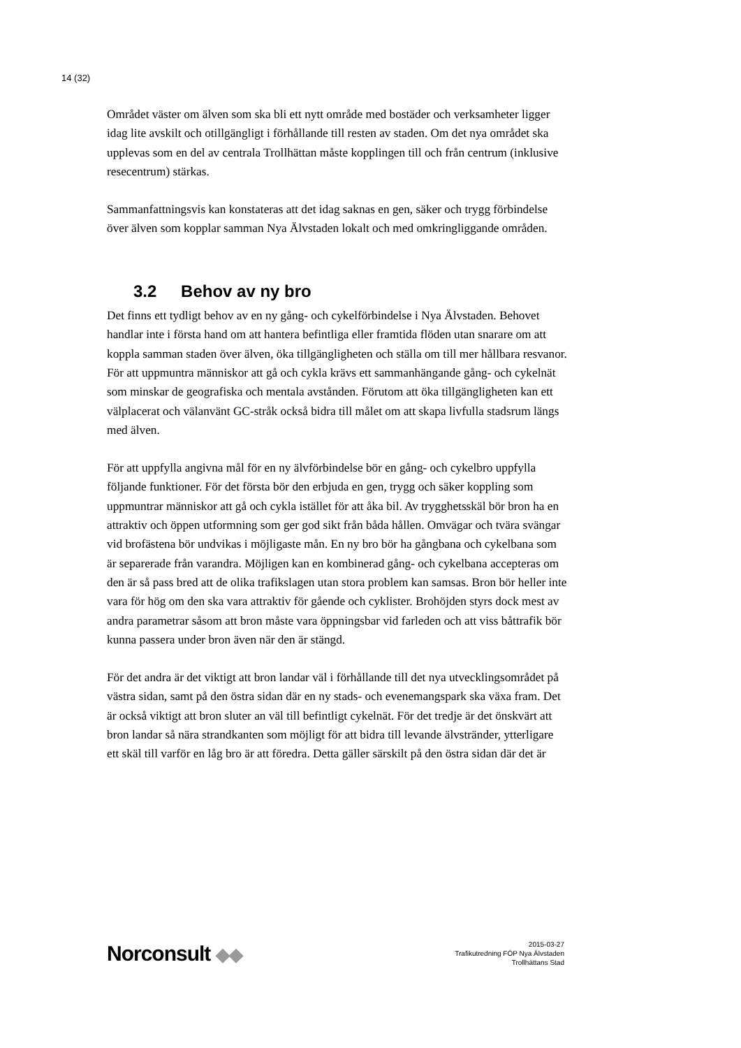14 (32)
Området väster om älven som ska bli ett nytt område med bostäder och verksamheter ligger idag lite avskilt och otillgängligt i förhållande till resten av staden. Om det nya området ska upplevas som en del av centrala Trollhättan måste kopplingen till och från centrum (inklusive resecentrum) stärkas.
Sammanfattningsvis kan konstateras att det idag saknas en gen, säker och trygg förbindelse över älven som kopplar samman Nya Älvstaden lokalt och med omkringliggande områden.
3.2 Behov av ny bro
Det finns ett tydligt behov av en ny gång- och cykelförbindelse i Nya Älvstaden. Behovet handlar inte i första hand om att hantera befintliga eller framtida flöden utan snarare om att koppla samman staden över älven, öka tillgängligheten och ställa om till mer hållbara resvanor. För att uppmuntra människor att gå och cykla krävs ett sammanhängande gång- och cykelnät som minskar de geografiska och mentala avstånden. Förutom att öka tillgängligheten kan ett välplacerat och välanvänt GC-stråk också bidra till målet om att skapa livfulla stadsrum längs med älven.
För att uppfylla angivna mål för en ny älvförbindelse bör en gång- och cykelbro uppfylla följande funktioner. För det första bör den erbjuda en gen, trygg och säker koppling som uppmuntrar människor att gå och cykla istället för att åka bil. Av trygghetsskäl bör bron ha en attraktiv och öppen utformning som ger god sikt från båda hållen. Omvägar och tvära svängar vid brofästena bör undvikas i möjligaste mån. En ny bro bör ha gångbana och cykelbana som är separerade från varandra. Möjligen kan en kombinerad gång- och cykelbana accepteras om den är så pass bred att de olika trafikslagen utan stora problem kan samsas. Bron bör heller inte vara för hög om den ska vara attraktiv för gående och cyklister. Brohöjden styrs dock mest av andra parametrar såsom att bron måste vara öppningsbar vid farleden och att viss båttrafik bör kunna passera under bron även när den är stängd.
För det andra är det viktigt att bron landar väl i förhållande till det nya utvecklingsområdet på västra sidan, samt på den östra sidan där en ny stads- och evenemangspark ska växa fram. Det är också viktigt att bron sluter an väl till befintligt cykelnät. För det tredje är det önskvärt att bron landar så nära strandkanten som möjligt för att bidra till levande älvstränder, ytterligare ett skäl till varför en låg bro är att föredra. Detta gäller särskilt på den östra sidan där det är
Norconsult ◆◆
2015-03-27
Trafikutredning FÖP Nya Älvstaden
Trollhättans Stad